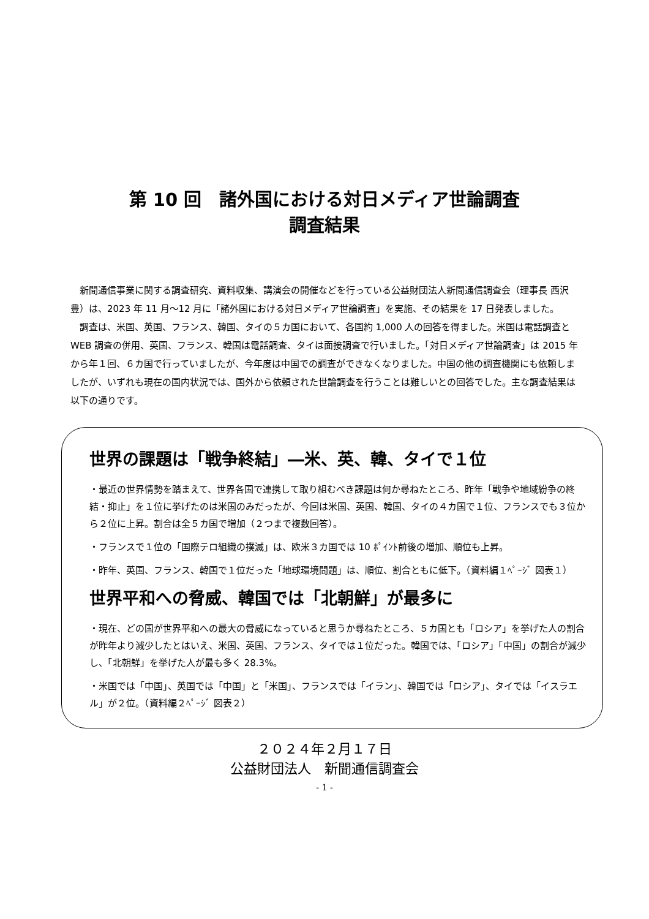第 10 回　諸外国における対日メディア世論調査
調査結果
新聞通信事業に関する調査研究、資料収集、講演会の開催などを行っている公益財団法人新聞通信調査会（理事長 西沢豊）は、2023 年 11 月～12 月に「諸外国における対日メディア世論調査」を実施、その結果を 17 日発表しました。
調査は、米国、英国、フランス、韓国、タイの５カ国において、各国約 1,000 人の回答を得ました。米国は電話調査と WEB 調査の併用、英国、フランス、韓国は電話調査、タイは面接調査で行いました。「対日メディア世論調査」は 2015 年から年１回、６カ国で行っていましたが、今年度は中国での調査ができなくなりました。中国の他の調査機関にも依頼しましたが、いずれも現在の国内状況では、国外から依頼された世論調査を行うことは難しいとの回答でした。主な調査結果は以下の通りです。
世界の課題は「戦争終結」―米、英、韓、タイで１位
・最近の世界情勢を踏まえて、世界各国で連携して取り組むべき課題は何か尋ねたところ、昨年「戦争や地域紛争の終結・抑止」を１位に挙げたのは米国のみだったが、今回は米国、英国、韓国、タイの４カ国で１位、フランスでも３位から２位に上昇。割合は全５カ国で増加（２つまで複数回答）。
・フランスで１位の「国際テロ組織の撲滅」は、欧米３カ国では 10 ﾎﾟｲﾝﾄ前後の増加、順位も上昇。
・昨年、英国、フランス、韓国で１位だった「地球環境問題」は、順位、割合ともに低下。（資料編１ﾍﾟｰｼﾞ 図表１）
世界平和への脅威、韓国では「北朝鮮」が最多に
・現在、どの国が世界平和への最大の脅威になっていると思うか尋ねたところ、５カ国とも「ロシア」を挙げた人の割合が昨年より減少したとはいえ、米国、英国、フランス、タイでは１位だった。韓国では、「ロシア」「中国」の割合が減少し、「北朝鮮」を挙げた人が最も多く 28.3%。
・米国では「中国」、英国では「中国」と「米国」、フランスでは「イラン」、韓国では「ロシア」、タイでは「イスラエル」が２位。（資料編２ﾍﾟｰｼﾞ 図表２）
２０２４年２月１７日
公益財団法人　新聞通信調査会
- 1 -